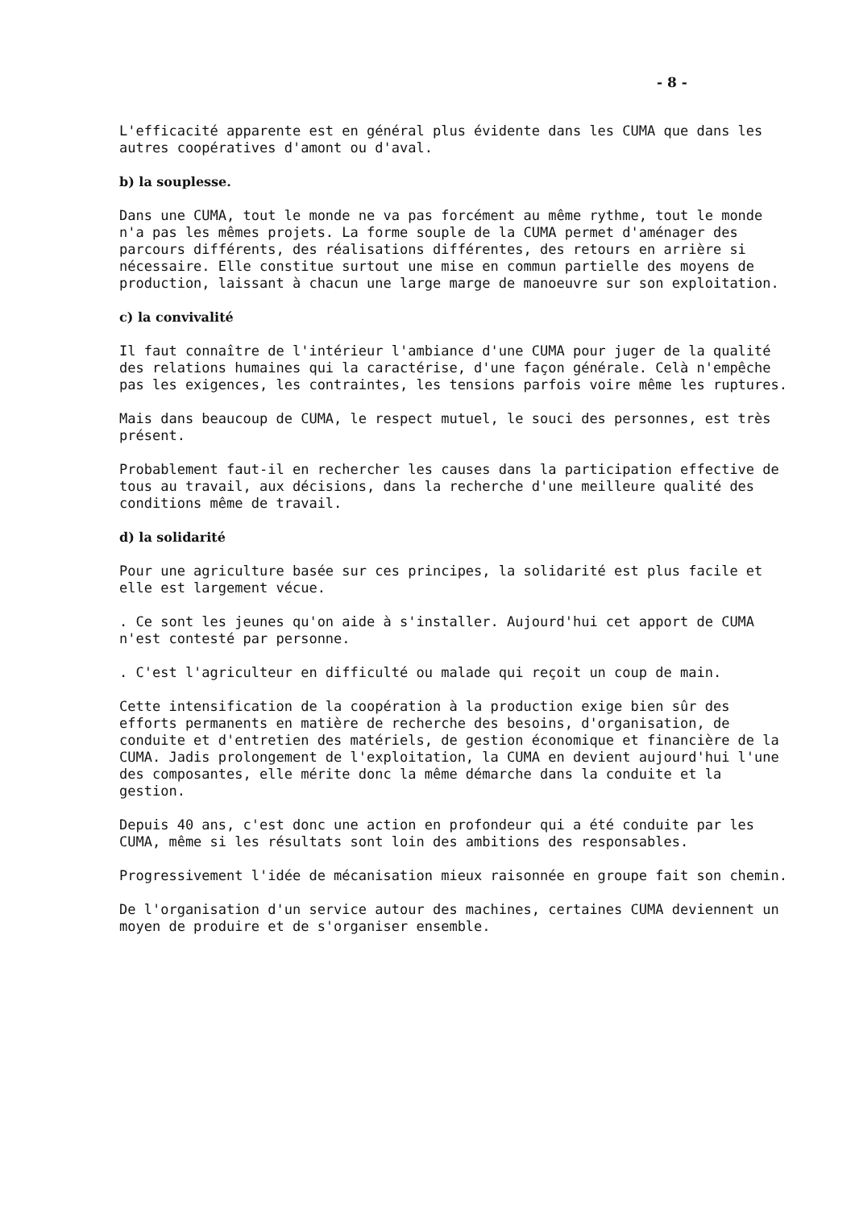- 8 -
L'efficacité apparente est en général plus évidente dans les CUMA que dans les autres coopératives d'amont ou d'aval.
b) la souplesse.
Dans une CUMA, tout le monde ne va pas forcément au même rythme, tout le monde n'a pas les mêmes projets. La forme souple de la CUMA permet d'aménager des parcours différents, des réalisations différentes, des retours en arrière si nécessaire. Elle constitue surtout une mise en commun partielle des moyens de production, laissant à chacun une large marge de manoeuvre sur son exploitation.
c) la convivalité
Il faut connaître de l'intérieur l'ambiance d'une CUMA pour juger de la qualité des relations humaines qui la caractérise, d'une façon générale. Celà n'empêche pas les exigences, les contraintes, les tensions parfois voire même les ruptures.
Mais dans beaucoup de CUMA, le respect mutuel, le souci des personnes, est très présent.
Probablement faut-il en rechercher les causes dans la participation effective de tous au travail, aux décisions, dans la recherche d'une meilleure qualité des conditions même de travail.
d) la solidarité
Pour une agriculture basée sur ces principes, la solidarité est plus facile et elle est largement vécue.
. Ce sont les jeunes qu'on aide à s'installer. Aujourd'hui cet apport de CUMA n'est contesté par personne.
. C'est l'agriculteur en difficulté ou malade qui reçoit un coup de main.
Cette intensification de la coopération à la production exige bien sûr des efforts permanents en matière de recherche des besoins, d'organisation, de conduite et d'entretien des matériels, de gestion économique et financière de la CUMA. Jadis prolongement de l'exploitation, la CUMA en devient aujourd'hui l'une des composantes, elle mérite donc la même démarche dans la conduite et la gestion.
Depuis 40 ans, c'est donc une action en profondeur qui a été conduite par les CUMA, même si les résultats sont loin des ambitions des responsables.
Progressivement l'idée de mécanisation mieux raisonnée en groupe fait son chemin.
De l'organisation d'un service autour des machines, certaines CUMA deviennent un moyen de produire et de s'organiser ensemble.